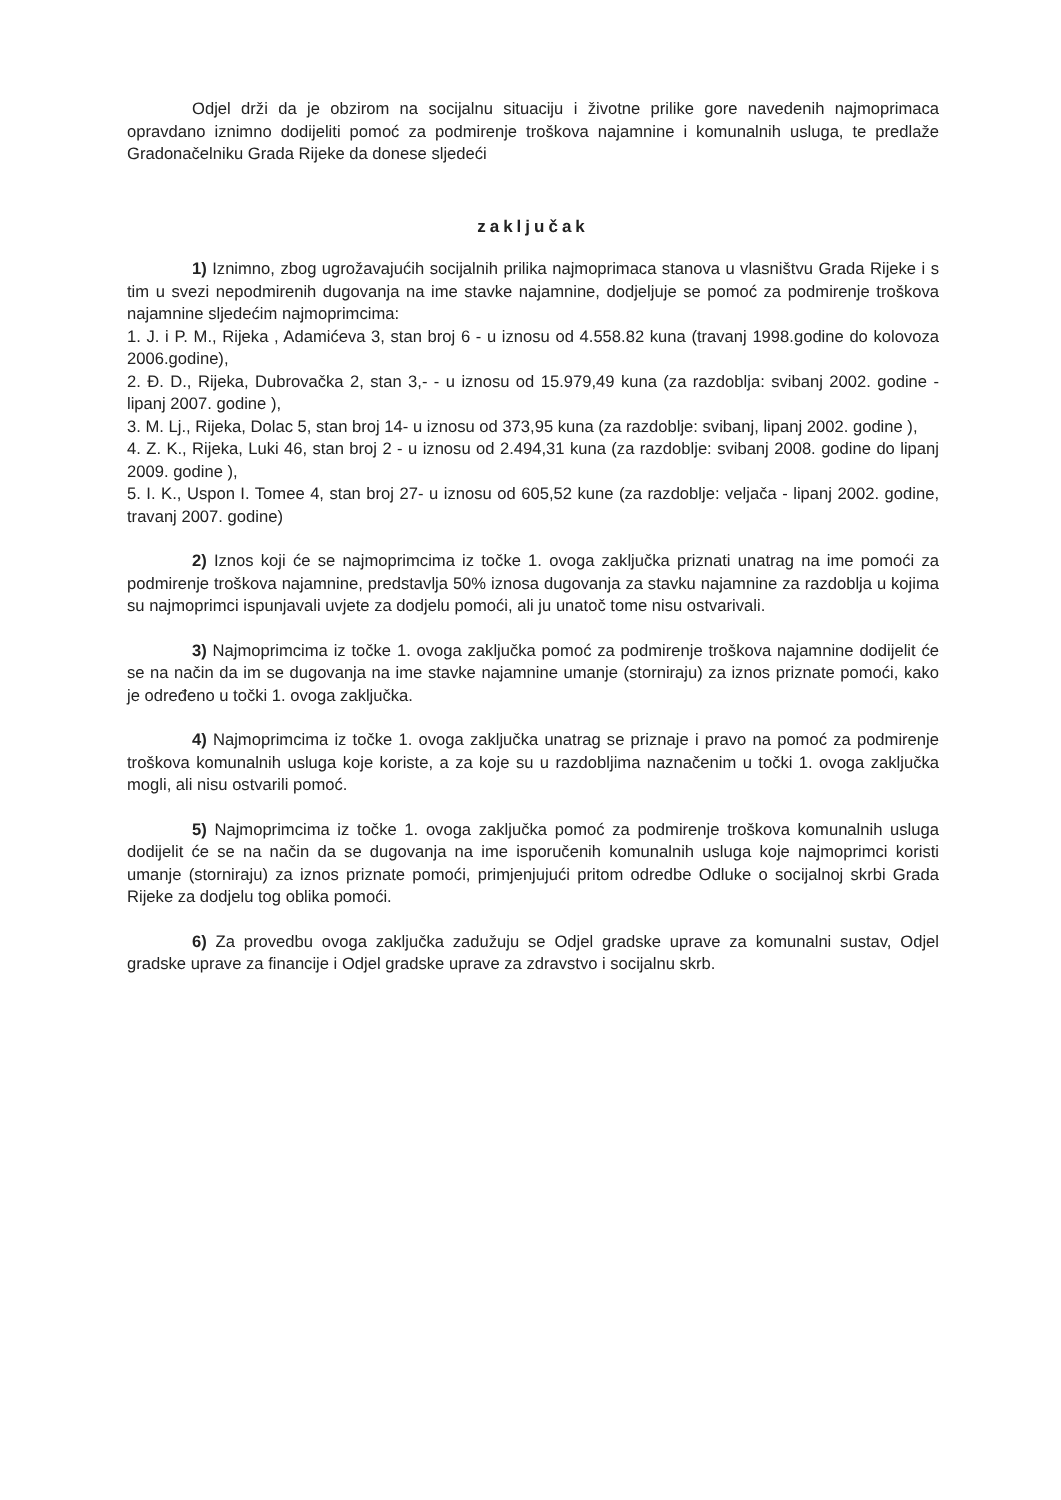Odjel drži da je obzirom na socijalnu situaciju i životne prilike gore navedenih najmoprimaca opravdano iznimno dodijeliti pomoć za podmirenje troškova najamnine i komunalnih usluga, te predlaže Gradonačelniku Grada Rijeke da donese sljedeći
zaključak
1) Iznimno, zbog ugrožavajućih socijalnih prilika najmoprimaca stanova u vlasništvu Grada Rijeke i s tim u svezi nepodmirenih dugovanja na ime stavke najamnine, dodjeljuje se pomoć za podmirenje troškova najamnine sljedećim najmoprimcima:
1. J. i P. M., Rijeka , Adamićeva 3, stan broj 6 - u iznosu od 4.558.82 kuna (travanj 1998.godine do kolovoza 2006.godine),
2. Đ. D., Rijeka, Dubrovačka 2, stan 3,- - u iznosu od 15.979,49 kuna (za razdoblja: svibanj 2002. godine - lipanj 2007. godine ),
3. M. Lj., Rijeka, Dolac 5, stan broj 14- u iznosu od 373,95 kuna (za razdoblje: svibanj, lipanj 2002. godine ),
4. Z. K., Rijeka, Luki 46, stan broj 2 - u iznosu od 2.494,31 kuna (za razdoblje: svibanj 2008. godine do lipanj 2009. godine ),
5. I. K., Uspon I. Tomee 4, stan broj 27- u iznosu od 605,52 kune (za razdoblje: veljača - lipanj 2002. godine, travanj 2007. godine)
2) Iznos koji će se najmoprimcima iz točke 1. ovoga zaključka priznati unatrag na ime pomoći za podmirenje troškova najamnine, predstavlja 50% iznosa dugovanja za stavku najamnine za razdoblja u kojima su najmoprimci ispunjavali uvjete za dodjelu pomoći, ali ju unatoč tome nisu ostvarivali.
3) Najmoprimcima iz točke 1. ovoga zaključka pomoć za podmirenje troškova najamnine dodijelit će se na način da im se dugovanja na ime stavke najamnine umanje (storniraju) za iznos priznate pomoći, kako je određeno u točki 1. ovoga zaključka.
4) Najmoprimcima iz točke 1. ovoga zaključka unatrag se priznaje i pravo na pomoć za podmirenje troškova komunalnih usluga koje koriste, a za koje su u razdobljima naznačenim u točki 1. ovoga zaključka mogli, ali nisu ostvarili pomoć.
5) Najmoprimcima iz točke 1. ovoga zaključka pomoć za podmirenje troškova komunalnih usluga dodijelit će se na način da se dugovanja na ime isporučenih komunalnih usluga koje najmoprimci koristi umanje (storniraju) za iznos priznate pomoći, primjenjujući pritom odredbe Odluke o socijalnoj skrbi Grada Rijeke za dodjelu tog oblika pomoći.
6) Za provedbu ovoga zaključka zadužuju se Odjel gradske uprave za komunalni sustav, Odjel gradske uprave za financije i Odjel gradske uprave za zdravstvo i socijalnu skrb.